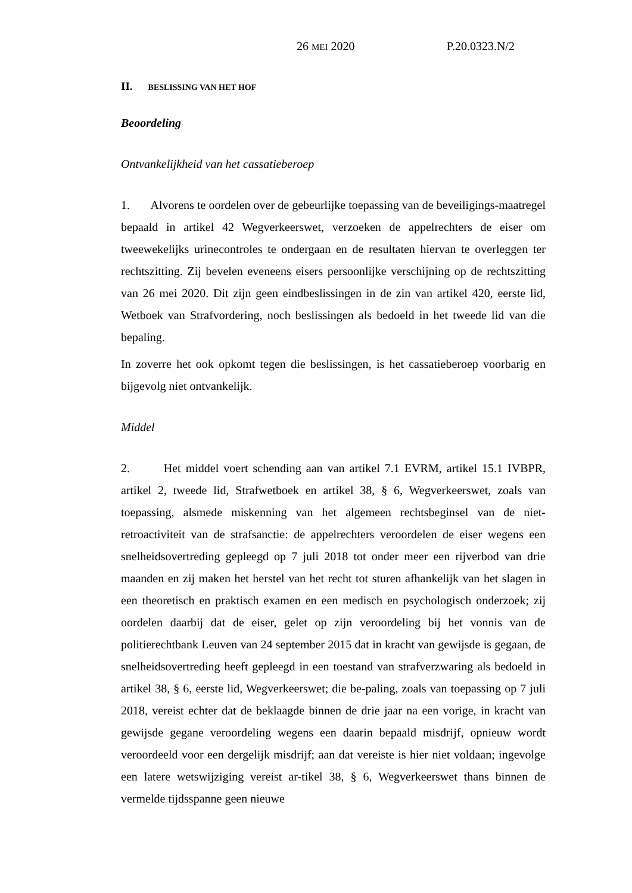26 MEI 2020 P.20.0323.N/2
II. BESLISSING VAN HET HOF
Beoordeling
Ontvankelijkheid van het cassatieberoep
1. Alvorens te oordelen over de gebeurlijke toepassing van de beveiligings-maatregel bepaald in artikel 42 Wegverkeerswet, verzoeken de appelrechters de eiser om tweewekelijks urinecontroles te ondergaan en de resultaten hiervan te overleggen ter rechtszitting. Zij bevelen eveneens eisers persoonlijke verschijning op de rechtszitting van 26 mei 2020. Dit zijn geen eindbeslissingen in de zin van artikel 420, eerste lid, Wetboek van Strafvordering, noch beslissingen als bedoeld in het tweede lid van die bepaling.
In zoverre het ook opkomt tegen die beslissingen, is het cassatieberoep voorbarig en bijgevolg niet ontvankelijk.
Middel
2. Het middel voert schending aan van artikel 7.1 EVRM, artikel 15.1 IVBPR, artikel 2, tweede lid, Strafwetboek en artikel 38, § 6, Wegverkeerswet, zoals van toepassing, alsmede miskenning van het algemeen rechtsbeginsel van de niet-retroactiviteit van de strafsanctie: de appelrechters veroordelen de eiser wegens een snelheidsovertreding gepleegd op 7 juli 2018 tot onder meer een rijverbod van drie maanden en zij maken het herstel van het recht tot sturen afhankelijk van het slagen in een theoretisch en praktisch examen en een medisch en psychologisch onderzoek; zij oordelen daarbij dat de eiser, gelet op zijn veroordeling bij het vonnis van de politierechtbank Leuven van 24 september 2015 dat in kracht van gewijsde is gegaan, de snelheidsovertreding heeft gepleegd in een toestand van strafverzwaring als bedoeld in artikel 38, § 6, eerste lid, Wegverkeerswet; die be-paling, zoals van toepassing op 7 juli 2018, vereist echter dat de beklaagde binnen de drie jaar na een vorige, in kracht van gewijsde gegane veroordeling wegens een daarin bepaald misdrijf, opnieuw wordt veroordeeld voor een dergelijk misdrijf; aan dat vereiste is hier niet voldaan; ingevolge een latere wetswijziging vereist ar-tikel 38, § 6, Wegverkeerswet thans binnen de vermelde tijdsspanne geen nieuwe